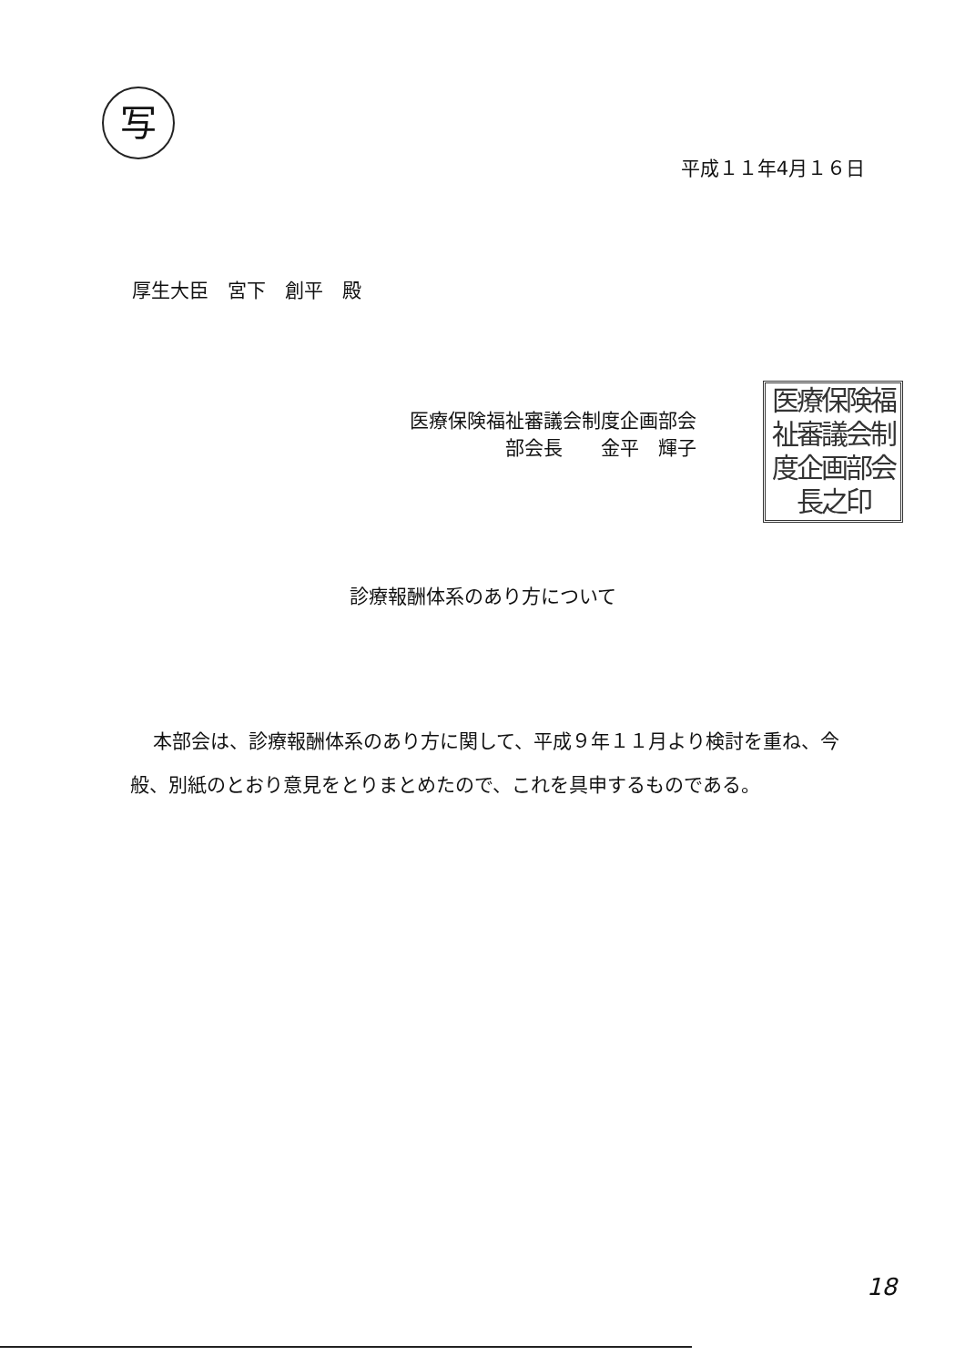写
医療保険福
祉審議会制
度企画部会
長之印
平成１１年4月１６日
厚生大臣　宮下　創平　殿
医療保険福祉審議会制度企画部会
　　　　　部会長　　金平　輝子
診療報酬体系のあり方について
本部会は、診療報酬体系のあり方に関して、平成９年１１月より検討を重ね、今般、別紙のとおり意見をとりまとめたので、これを具申するものである。
18